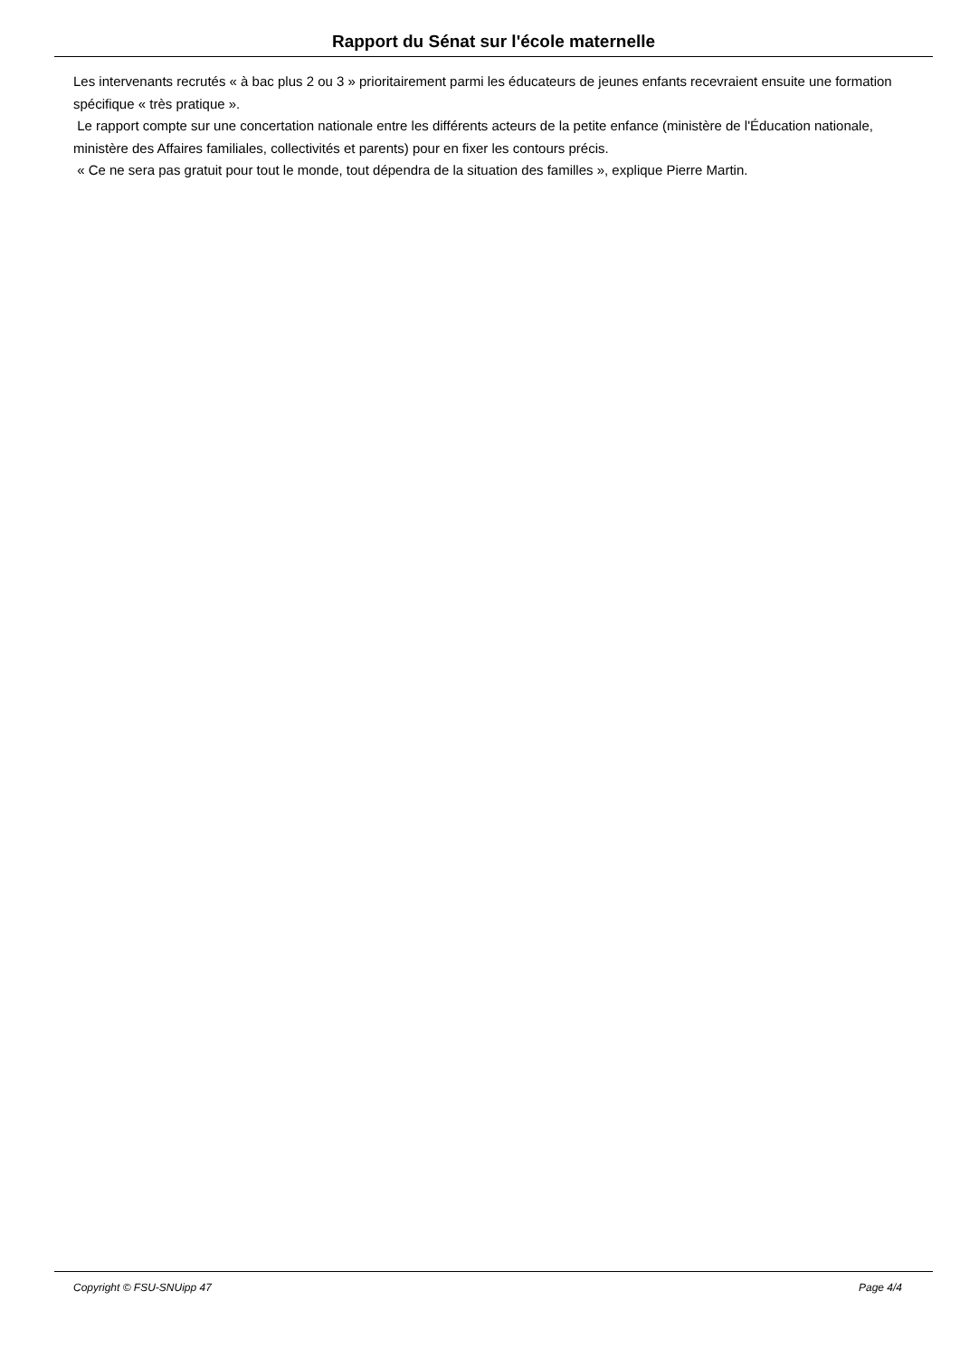Rapport du Sénat sur l'école maternelle
Les intervenants recrutés « à bac plus 2 ou 3 » prioritairement parmi les éducateurs de jeunes enfants recevraient ensuite une formation spécifique « très pratique ».
Le rapport compte sur une concertation nationale entre les différents acteurs de la petite enfance (ministère de l'Éducation nationale, ministère des Affaires familiales, collectivités et parents) pour en fixer les contours précis.
« Ce ne sera pas gratuit pour tout le monde, tout dépendra de la situation des familles », explique Pierre Martin.
Copyright © FSU-SNUipp 47 Page 4/4